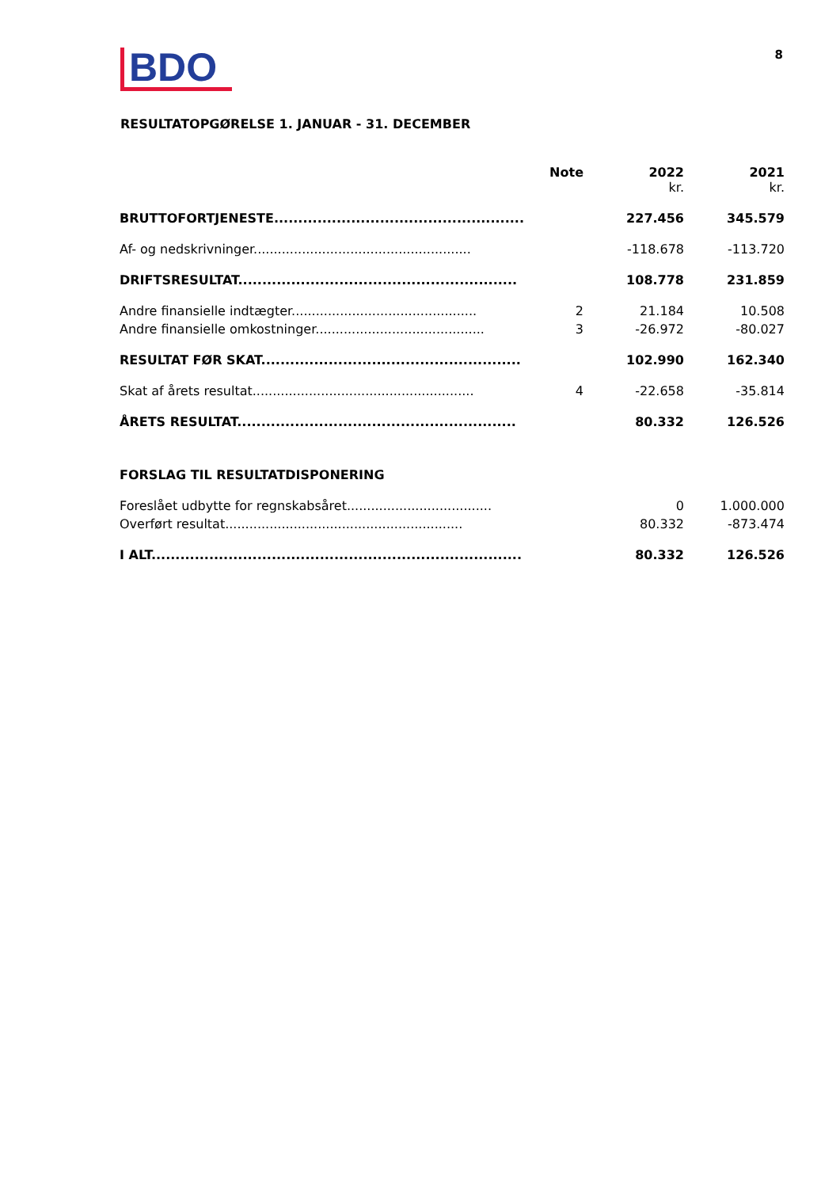BDO
8
RESULTATOPGØRELSE 1. JANUAR - 31. DECEMBER
| | Note | 2022 kr. | 2021 kr. |
| --- | --- | --- | --- |
| BRUTTOFORTJENESTE.................................................... | | 227.456 | 345.579 |
| Af- og nedskrivninger...................................................... | | -118.678 | -113.720 |
| DRIFTSRESULTAT.......................................................... | | 108.778 | 231.859 |
| Andre finansielle indtægter.............................................. | 2 | 21.184 | 10.508 |
| Andre finansielle omkostninger.......................................... | 3 | -26.972 | -80.027 |
| RESULTAT FØR SKAT...................................................... | | 102.990 | 162.340 |
| Skat af årets resultat....................................................... | 4 | -22.658 | -35.814 |
| ÅRETS RESULTAT.......................................................... | | 80.332 | 126.526 |
| FORSLAG TIL RESULTATDISPONERING | | | |
| Foreslået udbytte for regnskabsåret.................................... | | 0 | 1.000.000 |
| Overført resultat........................................................... | | 80.332 | -873.474 |
| I ALT............................................................................. | | 80.332 | 126.526 |